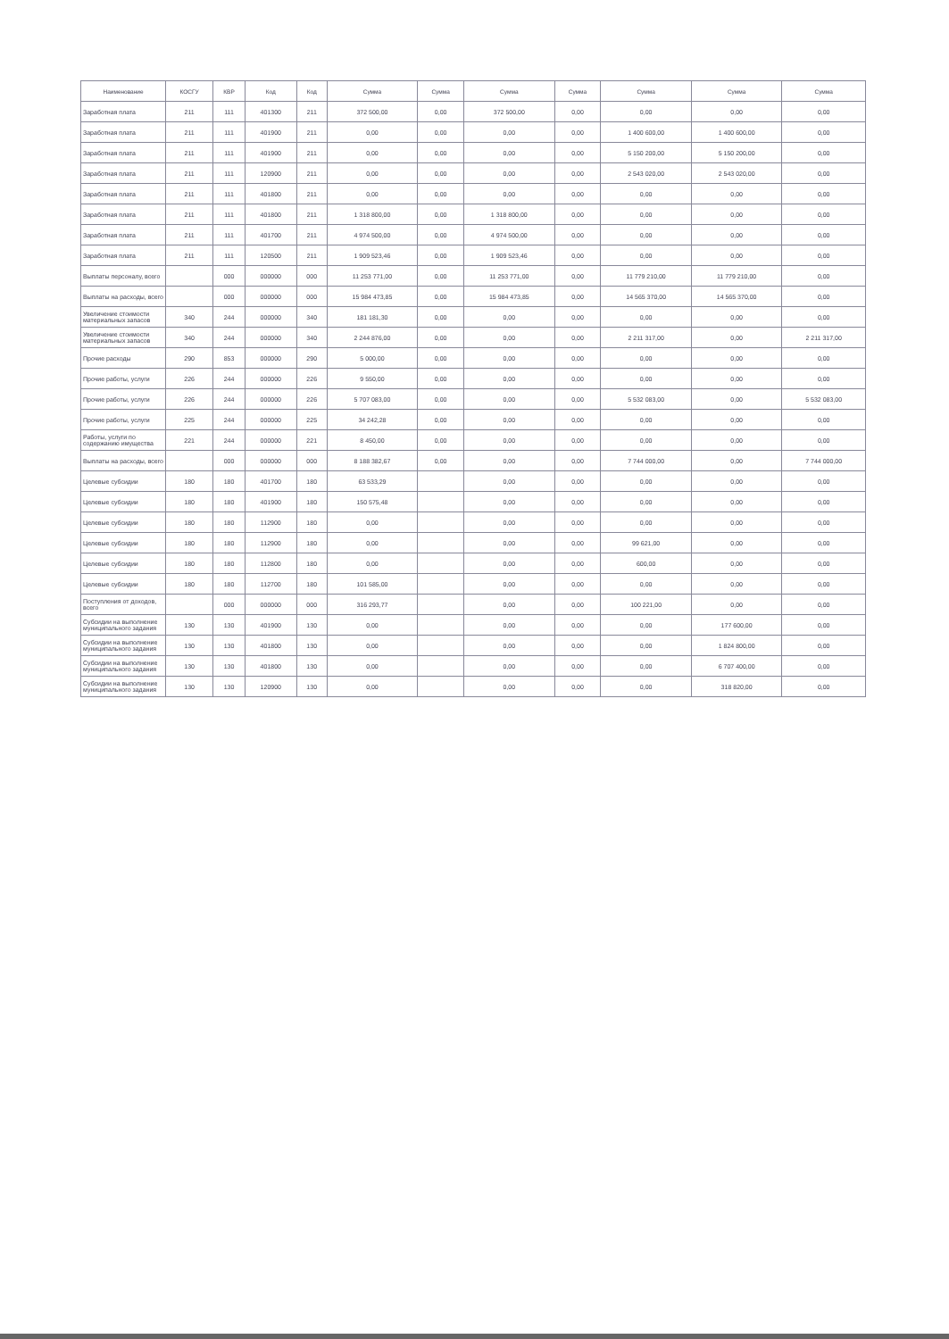| Наименование | КОСГУ | КВР | Код | Код | Сумма | Сумма | Сумма | Сумма | Сумма | Сумма | Сумма |
| --- | --- | --- | --- | --- | --- | --- | --- | --- | --- | --- | --- |
| Заработная плата | 211 | 111 | 401300 | 211 | 372 500,00 | 0,00 | 372 500,00 | 0,00 | 0,00 | 0,00 | 0,00 |
| Заработная плата | 211 | 111 | 401900 | 211 | 0,00 | 0,00 | 0,00 | 0,00 | 1 400 600,00 | 1 400 600,00 | 0,00 |
| Заработная плата | 211 | 111 | 401900 | 211 | 0,00 | 0,00 | 0,00 | 0,00 | 5 150 200,00 | 5 150 200,00 | 0,00 |
| Заработная плата | 211 | 111 | 120900 | 211 | 0,00 | 0,00 | 0,00 | 0,00 | 2 543 020,00 | 2 543 020,00 | 0,00 |
| Заработная плата | 211 | 111 | 401800 | 211 | 0,00 | 0,00 | 0,00 | 0,00 | 0,00 | 0,00 | 0,00 |
| Заработная плата | 211 | 111 | 401800 | 211 | 1 318 800,00 | 0,00 | 1 318 800,00 | 0,00 | 0,00 | 0,00 | 0,00 |
| Заработная плата | 211 | 111 | 401700 | 211 | 4 974 500,00 | 0,00 | 4 974 500,00 | 0,00 | 0,00 | 0,00 | 0,00 |
| Заработная плата | 211 | 111 | 120500 | 211 | 1 909 523,46 | 0,00 | 1 909 523,46 | 0,00 | 0,00 | 0,00 | 0,00 |
| Выплаты персоналу, всего | | 000 | 000000 | 000 | 11 253 771,00 | 0,00 | 11 253 771,00 | 0,00 | 11 779 210,00 | 11 779 210,00 | 0,00 |
| Выплаты на расходы, всего | | 000 | 000000 | 000 | 15 984 473,85 | 0,00 | 15 984 473,85 | 0,00 | 14 565 370,00 | 14 565 370,00 | 0,00 |
| Увеличение стоимости материальных запасов | 340 | 244 | 000000 | 340 | 181 181,30 | 0,00 | 0,00 | 0,00 | 0,00 | 0,00 | 0,00 |
| Увеличение стоимости материальных запасов | 340 | 244 | 000000 | 340 | 2 244 876,00 | 0,00 | 0,00 | 0,00 | 2 211 317,00 | 0,00 | 2 211 317,00 |
| Прочие расходы | 290 | 853 | 000000 | 290 | 5 000,00 | 0,00 | 0,00 | 0,00 | 0,00 | 0,00 | 0,00 |
| Прочие работы, услуги | 226 | 244 | 000000 | 226 | 9 550,00 | 0,00 | 0,00 | 0,00 | 0,00 | 0,00 | 0,00 |
| Прочие работы, услуги | 226 | 244 | 000000 | 226 | 5 707 083,00 | 0,00 | 0,00 | 0,00 | 5 532 083,00 | 0,00 | 5 532 083,00 |
| Прочие работы, услуги | 225 | 244 | 000000 | 225 | 34 242,28 | 0,00 | 0,00 | 0,00 | 0,00 | 0,00 | 0,00 |
| Работы, услуги по содержанию имущества | 221 | 244 | 000000 | 221 | 8 450,00 | 0,00 | 0,00 | 0,00 | 0,00 | 0,00 | 0,00 |
| Выплаты на расходы, всего | | 000 | 000000 | 000 | 8 188 382,67 | 0,00 | 0,00 | 0,00 | 7 744 000,00 | 0,00 | 7 744 000,00 |
| Целевые субсидии | 180 | 180 | 401700 | 180 | 63 533,29 | | 0,00 | 0,00 | 0,00 | 0,00 | 0,00 |
| Целевые субсидии | 180 | 180 | 401900 | 180 | 150 575,48 | | 0,00 | 0,00 | 0,00 | 0,00 | 0,00 |
| Целевые субсидии | 180 | 180 | 112900 | 180 | 0,00 | | 0,00 | 0,00 | 0,00 | 0,00 | 0,00 |
| Целевые субсидии | 180 | 180 | 112900 | 180 | 0,00 | | 0,00 | 0,00 | 99 621,00 | 0,00 | 0,00 |
| Целевые субсидии | 180 | 180 | 112800 | 180 | 0,00 | | 0,00 | 0,00 | 600,00 | 0,00 | 0,00 |
| Целевые субсидии | 180 | 180 | 112700 | 180 | 101 585,00 | | 0,00 | 0,00 | 0,00 | 0,00 | 0,00 |
| Поступления от доходов, всего | | 000 | 000000 | 000 | 316 293,77 | | 0,00 | 0,00 | 100 221,00 | 0,00 | 0,00 |
| Субсидии на выполнение муниципального задания | 130 | 130 | 401900 | 130 | 0,00 | | 0,00 | 0,00 | 0,00 | 177 600,00 | 0,00 |
| Субсидии на выполнение муниципального задания | 130 | 130 | 401800 | 130 | 0,00 | | 0,00 | 0,00 | 0,00 | 1 824 800,00 | 0,00 |
| Субсидии на выполнение муниципального задания | 130 | 130 | 401800 | 130 | 0,00 | | 0,00 | 0,00 | 0,00 | 6 707 400,00 | 0,00 |
| Субсидии на выполнение муниципального задания | 130 | 130 | 120900 | 130 | 0,00 | | 0,00 | 0,00 | 0,00 | 318 820,00 | 0,00 |